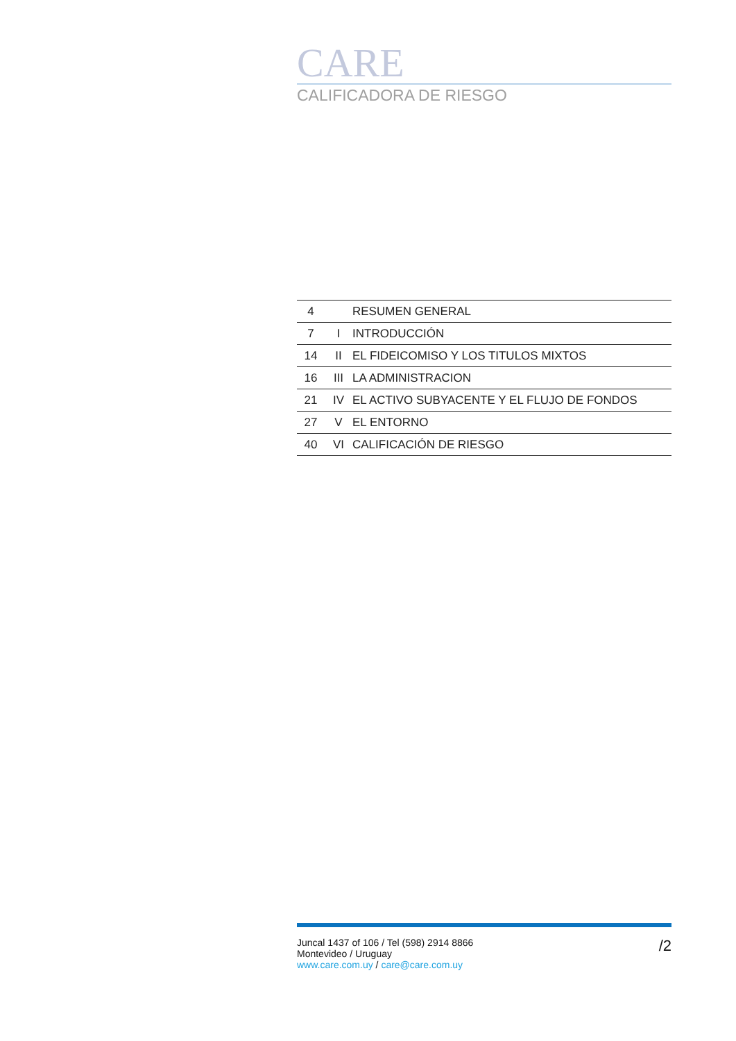CARE
CALIFICADORA DE RIESGO
| 4 | | RESUMEN GENERAL |
| 7 | I | INTRODUCCIÓN |
| 14 | II | EL FIDEICOMISO Y LOS TITULOS MIXTOS |
| 16 | III | LA ADMINISTRACION |
| 21 | IV | EL ACTIVO SUBYACENTE Y EL FLUJO DE FONDOS |
| 27 | V | EL ENTORNO |
| 40 | VI | CALIFICACIÓN DE RIESGO |
Juncal 1437 of 106 / Tel (598) 2914 8866
Montevideo / Uruguay
www.care.com.uy / care@care.com.uy
/2